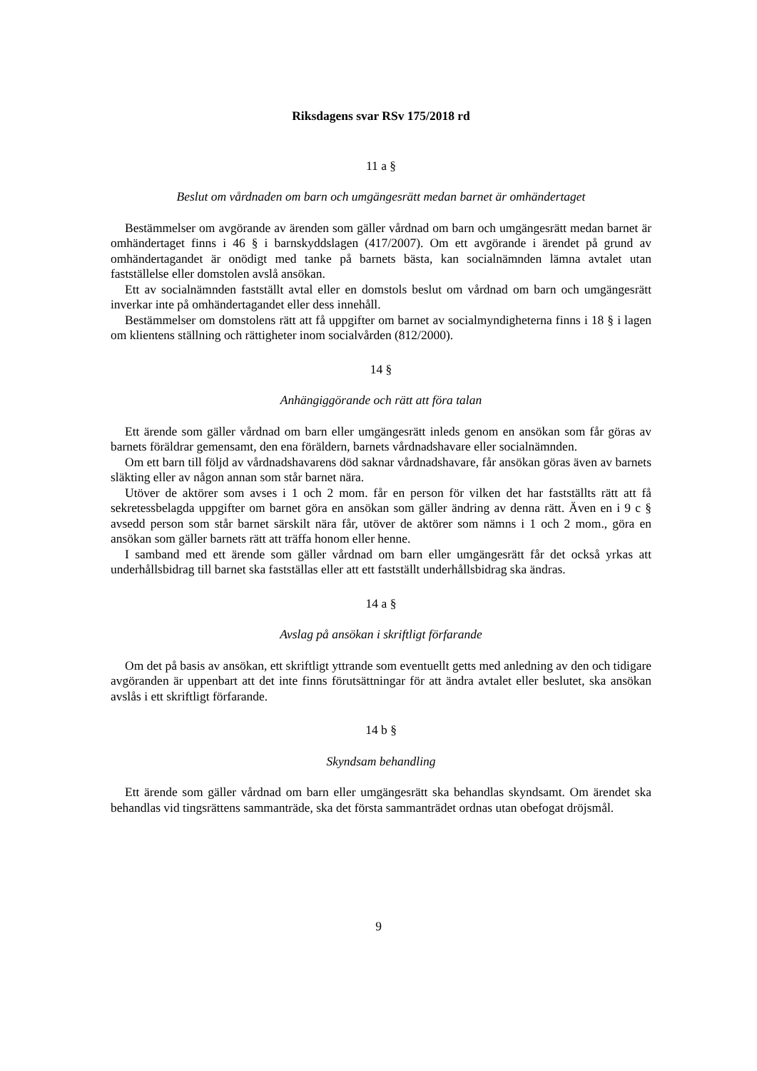Riksdagens svar RSv 175/2018 rd
11 a §
Beslut om vårdnaden om barn och umgängesrätt medan barnet är omhändertaget
Bestämmelser om avgörande av ärenden som gäller vårdnad om barn och umgängesrätt medan barnet är omhändertaget finns i 46 § i barnskyddslagen (417/2007). Om ett avgörande i ärendet på grund av omhändertagandet är onödigt med tanke på barnets bästa, kan socialnämnden lämna avtalet utan fastställelse eller domstolen avslå ansökan.
Ett av socialnämnden fastställt avtal eller en domstols beslut om vårdnad om barn och umgängesrätt inverkar inte på omhändertagandet eller dess innehåll.
Bestämmelser om domstolens rätt att få uppgifter om barnet av socialmyndigheterna finns i 18 § i lagen om klientens ställning och rättigheter inom socialvården (812/2000).
14 §
Anhängiggörande och rätt att föra talan
Ett ärende som gäller vårdnad om barn eller umgängesrätt inleds genom en ansökan som får göras av barnets föräldrar gemensamt, den ena föräldern, barnets vårdnadshavare eller socialnämnden.
Om ett barn till följd av vårdnadshavarens död saknar vårdnadshavare, får ansökan göras även av barnets släkting eller av någon annan som står barnet nära.
Utöver de aktörer som avses i 1 och 2 mom. får en person för vilken det har fastställts rätt att få sekretessbelagda uppgifter om barnet göra en ansökan som gäller ändring av denna rätt. Även en i 9 c § avsedd person som står barnet särskilt nära får, utöver de aktörer som nämns i 1 och 2 mom., göra en ansökan som gäller barnets rätt att träffa honom eller henne.
I samband med ett ärende som gäller vårdnad om barn eller umgängesrätt får det också yrkas att underhållsbidrag till barnet ska fastställas eller att ett fastställt underhållsbidrag ska ändras.
14 a §
Avslag på ansökan i skriftligt förfarande
Om det på basis av ansökan, ett skriftligt yttrande som eventuellt getts med anledning av den och tidigare avgöranden är uppenbart att det inte finns förutsättningar för att ändra avtalet eller beslutet, ska ansökan avslås i ett skriftligt förfarande.
14 b §
Skyndsam behandling
Ett ärende som gäller vårdnad om barn eller umgängesrätt ska behandlas skyndsamt. Om ärendet ska behandlas vid tingsrättens sammanträde, ska det första sammanträdet ordnas utan obefogat dröjsmål.
9